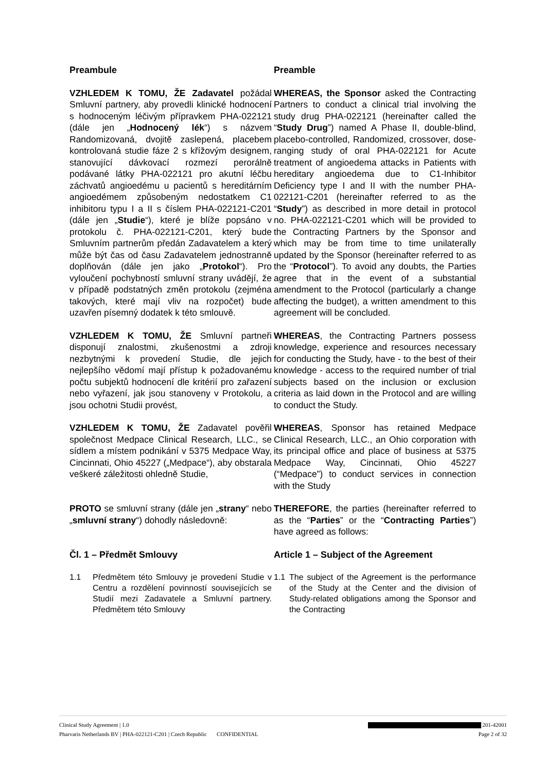Preambule Preamble
VZHLEDEM K TOMU, ŽE Zadavatel požádal Smluvní partnery, aby provedli klinické hodnocení s hodnoceným léčivým přípravkem PHA-022121 (dále jen „Hodnocený lék“) s názvem Randomizovaná, dvojitě zaslepená, placebem kontrolovaná studie fáze 2 s křížovým designem, stanovující dávkovací rozmezí perorálně podávané látky PHA-022121 pro akutní léčbu záchvatů angioedému u pacientů s hereditárním angioedémem způsobeným nedostatkem C1 inhibitoru typu I a II s číslem PHA-022121-C201 (dále jen „Studie“), které je blíže popsáno v protokolu č. PHA-022121-C201, který bude Smluvním partnerům předán Zadavatelem a který může být čas od času Zadavatelem jednostranně doplňován (dále jen jako „Protokol“). Pro vyloučení pochybností smluvní strany uvádějí, že v případě podstatných změn protokolu (zejména takových, které mají vliv na rozpočet) bude uzavřen písemný dodatek k této smlouvě.
WHEREAS, the Sponsor asked the Contracting Partners to conduct a clinical trial involving the study drug PHA-022121 (hereinafter called the “Study Drug”) named A Phase II, double-blind, placebo-controlled, Randomized, crossover, dose-ranging study of oral PHA-022121 for Acute treatment of angioedema attacks in Patients with hereditary angioedema due to C1-Inhibitor Deficiency type I and II with the number PHA-022121-C201 (hereinafter referred to as the “Study”) as described in more detail in protocol no. PHA-022121-C201 which will be provided to the Contracting Partners by the Sponsor and which may be from time to time unilaterally updated by the Sponsor (hereinafter referred to as the “Protocol”). To avoid any doubts, the Parties agree that in the event of a substantial amendment to the Protocol (particularly a change affecting the budget), a written amendment to this agreement will be concluded.
VZHLEDEM K TOMU, ŽE Smluvní partneři disponují znalostmi, zkušenostmi a zdroji nezbytnými k provedení Studie, dle jejich nejlepšího vědomí mají přístup k požadovanému počtu subjektů hodnocení dle kritérií pro zařazení nebo vyřazení, jak jsou stanoveny v Protokolu, a jsou ochotni Studii provést,
WHEREAS, the Contracting Partners possess knowledge, experience and resources necessary for conducting the Study, have - to the best of their knowledge - access to the required number of trial subjects based on the inclusion or exclusion criteria as laid down in the Protocol and are willing to conduct the Study.
VZHLEDEM K TOMU, ŽE Zadavatel pověřil společnost Medpace Clinical Research, LLC., se sídlem a místem podnikání v 5375 Medpace Way, Cincinnati, Ohio 45227 („Medpace“), aby obstarala veškeré záležitosti ohledně Studie,
WHEREAS, Sponsor has retained Medpace Clinical Research, LLC., an Ohio corporation with its principal office and place of business at 5375 Medpace Way, Cincinnati, Ohio 45227 (“Medpace”) to conduct services in connection with the Study
PROTO se smluvní strany (dále jen „strany“ nebo „smluvní strany“) dohodly následovně:
THEREFORE, the parties (hereinafter referred to as the “Parties” or the “Contracting Parties”) have agreed as follows:
Čl. 1 – Předmět Smlouvy Article 1 – Subject of the Agreement
1.1 Předmětem této Smlouvy je provedení Studie v Centru a rozdělení povinností souvisejících se Studií mezi Zadavatele a Smluvní partnery. Předmětem této Smlouvy
1.1 The subject of the Agreement is the performance of the Study at the Center and the division of Study-related obligations among the Sponsor and the Contracting
Clinical Study Agreement | 1.0 201-42001
Pharvaris Netherlands BV | PHA-022121-C201 | Czech Republic CONFIDENTIAL Page 2 of 32